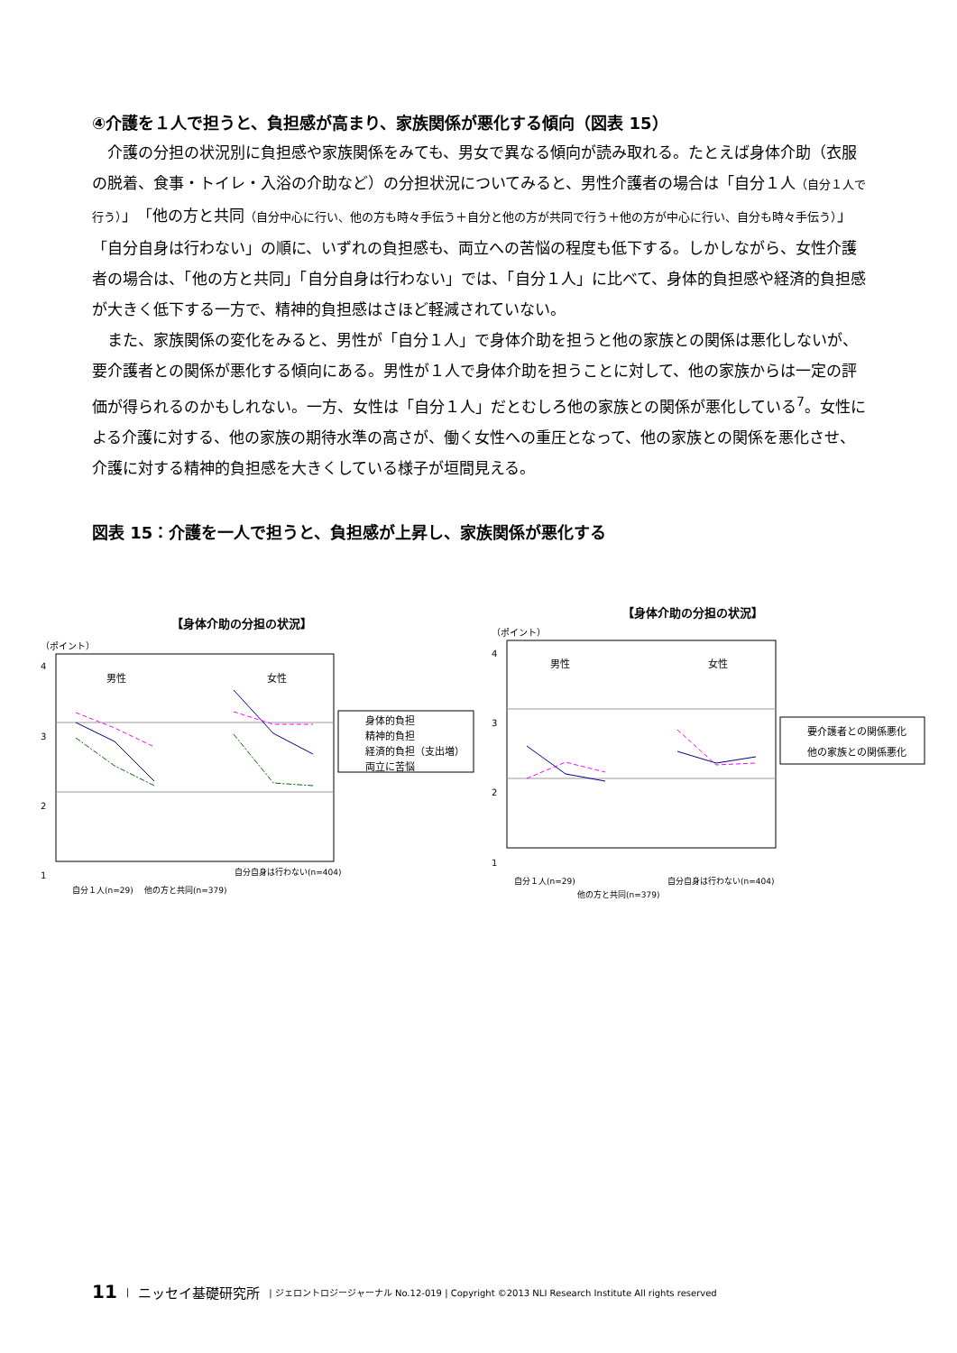④介護を１人で担うと、負担感が高まり、家族関係が悪化する傾向（図表 15）
介護の分担の状況別に負担感や家族関係をみても、男女で異なる傾向が読み取れる。たとえば身体介助（衣服の脱着、食事・トイレ・入浴の介助など）の分担状況についてみると、男性介護者の場合は「自分１人（自分１人で行う）」「他の方と共同（自分中心に行い、他の方も時々手伝う＋自分と他の方が共同で行う＋他の方が中心に行い、自分も時々手伝う）」「自分自身は行わない」の順に、いずれの負担感も、両立への苦悩の程度も低下する。しかしながら、女性介護者の場合は、「他の方と共同」「自分自身は行わない」では、「自分１人」に比べて、身体的負担感や経済的負担感が大きく低下する一方で、精神的負担感はさほど軽減されていない。
また、家族関係の変化をみると、男性が「自分１人」で身体介助を担うと他の家族との関係は悪化しないが、要介護者との関係が悪化する傾向にある。男性が１人で身体介助を担うことに対して、他の家族からは一定の評価が得られるのかもしれない。一方、女性は「自分１人」だとむしろ他の家族との関係が悪化している<sup>7</sup>。女性による介護に対する、他の家族の期待水準の高さが、働く女性への重圧となって、他の家族との関係を悪化させ、介護に対する精神的負担感を大きくしている様子が垣間見える。
図表 15：介護を一人で担うと、負担感が上昇し、家族関係が悪化する
【身体介助の分担の状況】
（ポイント）
4
3
2
1
男性
女性
身体的負担
精神的負担
経済的負担（支出増）
両立に苦悩
自分１人(n=29)
他の方と共同(n=379)
自分自身は行わない(n=404)
【身体介助の分担の状況】
（ポイント）
4
3
2
1
男性
女性
要介護者との関係悪化
他の家族との関係悪化
自分１人(n=29)
他の方と共同(n=379)
自分自身は行わない(n=404)
11 | ニッセイ基礎研究所 | ジェロントロジージャーナル No.12-019 | Copyright ©2013 NLI Research Institute All rights reserved